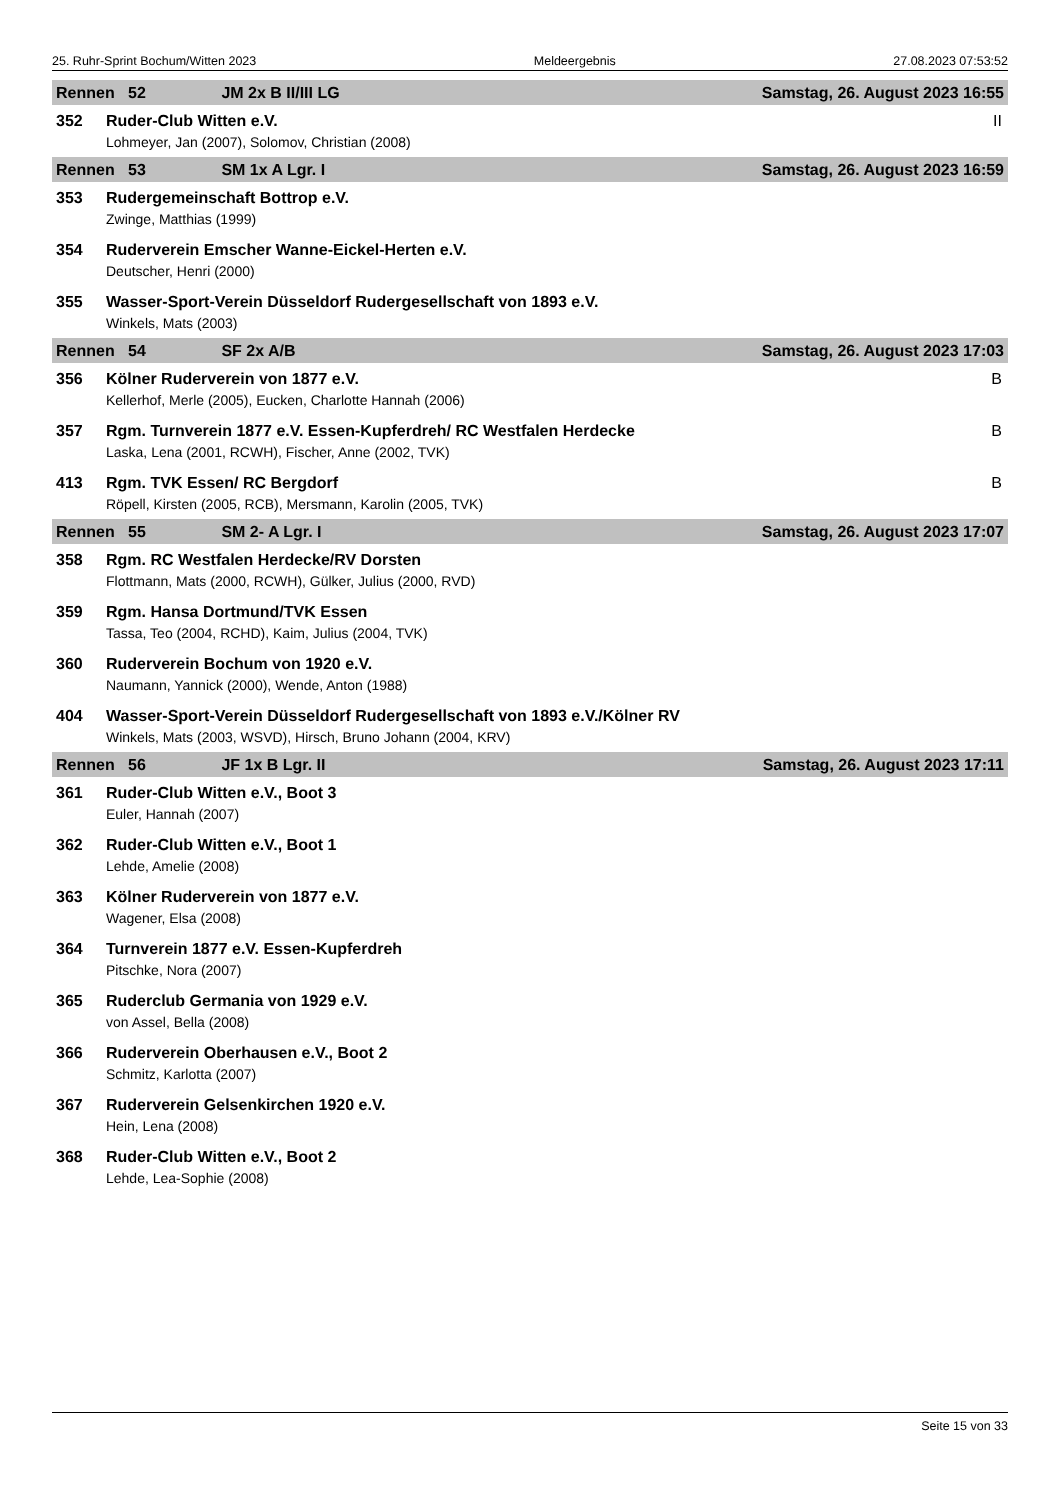25. Ruhr-Sprint Bochum/Witten 2023 Meldeergebnis 27.08.2023 07:53:52
| Rennen 52 JM 2x B II/III LG | | Samstag, 26. August 2023 16:55 |
| 352 | Ruder-Club Witten e.V. | II |
| | Lohmeyer, Jan (2007), Solomov, Christian (2008) | |
| Rennen 53 SM 1x A Lgr. I | | Samstag, 26. August 2023 16:59 |
| 353 | Rudergemeinschaft Bottrop e.V. | |
| | Zwinge, Matthias (1999) | |
| 354 | Ruderverein Emscher Wanne-Eickel-Herten e.V. | |
| | Deutscher, Henri (2000) | |
| 355 | Wasser-Sport-Verein Düsseldorf Rudergesellschaft von 1893 e.V. | |
| | Winkels, Mats (2003) | |
| Rennen 54 SF 2x A/B | | Samstag, 26. August 2023 17:03 |
| 356 | Kölner Ruderverein von 1877 e.V. | B |
| | Kellerhof, Merle (2005), Eucken, Charlotte Hannah (2006) | |
| 357 | Rgm. Turnverein 1877 e.V. Essen-Kupferdreh/ RC Westfalen Herdecke | B |
| | Laska, Lena (2001, RCWH), Fischer, Anne (2002, TVK) | |
| 413 | Rgm. TVK Essen/ RC Bergdorf | B |
| | Röpell, Kirsten (2005, RCB), Mersmann, Karolin (2005, TVK) | |
| Rennen 55 SM 2- A Lgr. I | | Samstag, 26. August 2023 17:07 |
| 358 | Rgm. RC Westfalen Herdecke/RV Dorsten | |
| | Flottmann, Mats (2000, RCWH), Gülker, Julius (2000, RVD) | |
| 359 | Rgm. Hansa Dortmund/TVK Essen | |
| | Tassa, Teo (2004, RCHD), Kaim, Julius (2004, TVK) | |
| 360 | Ruderverein Bochum von 1920 e.V. | |
| | Naumann, Yannick (2000), Wende, Anton (1988) | |
| 404 | Wasser-Sport-Verein Düsseldorf Rudergesellschaft von 1893 e.V./Kölner RV | |
| | Winkels, Mats (2003, WSVD), Hirsch, Bruno Johann (2004, KRV) | |
| Rennen 56 JF 1x B Lgr. II | | Samstag, 26. August 2023 17:11 |
| 361 | Ruder-Club Witten e.V., Boot 3 | |
| | Euler, Hannah (2007) | |
| 362 | Ruder-Club Witten e.V., Boot 1 | |
| | Lehde, Amelie (2008) | |
| 363 | Kölner Ruderverein von 1877 e.V. | |
| | Wagener, Elsa (2008) | |
| 364 | Turnverein 1877 e.V. Essen-Kupferdreh | |
| | Pitschke, Nora (2007) | |
| 365 | Ruderclub Germania von 1929 e.V. | |
| | von Assel, Bella (2008) | |
| 366 | Ruderverein Oberhausen e.V., Boot 2 | |
| | Schmitz, Karlotta (2007) | |
| 367 | Ruderverein Gelsenkirchen 1920 e.V. | |
| | Hein, Lena (2008) | |
| 368 | Ruder-Club Witten e.V., Boot 2 | |
| | Lehde, Lea-Sophie (2008) | |
Seite 15 von 33